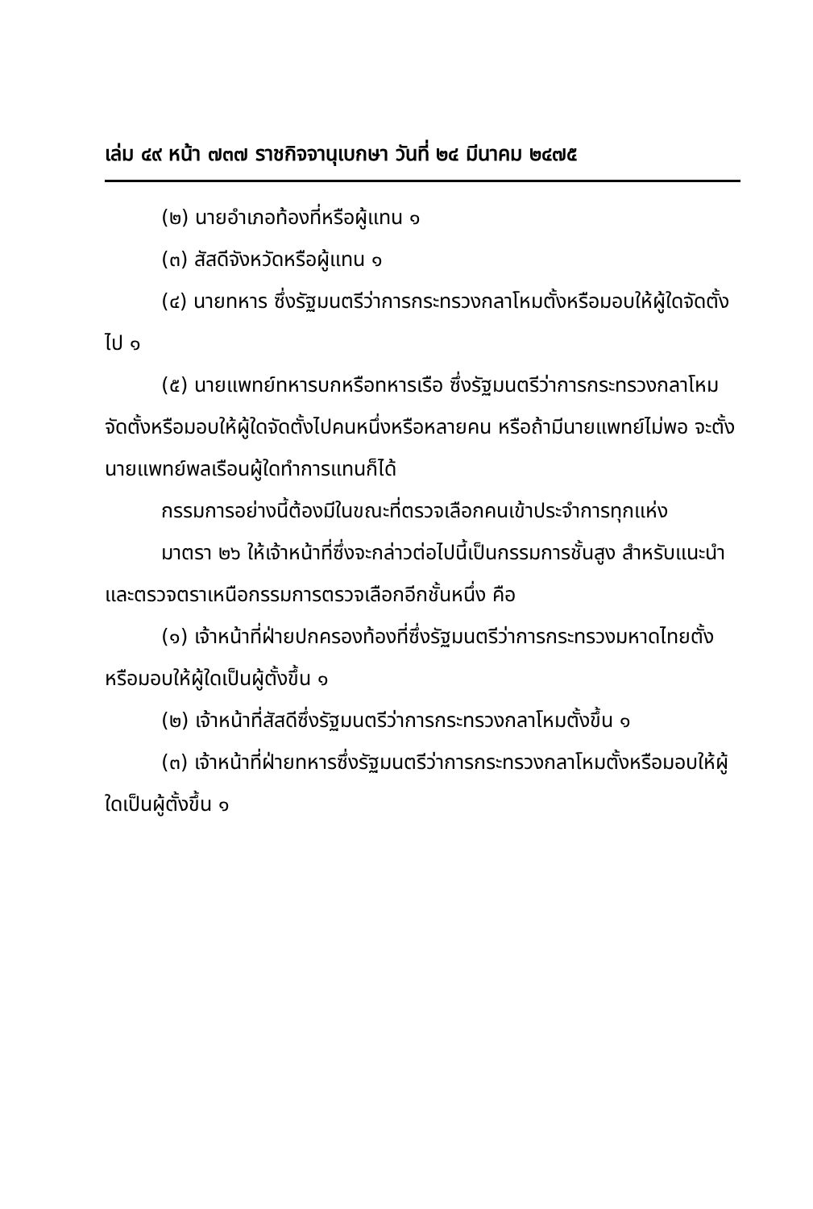เล่ม ๔๙ หน้า ๗๓๗ ราชกิจจานุเบกษา วันที่ ๒๔ มีนาคม ๒๔๗๕
(๒) นายอำเภอท้องที่หรือผู้แทน ๑
(๓) สัสดีจังหวัดหรือผู้แทน ๑
(๔) นายทหาร ซึ่งรัฐมนตรีว่าการกระทรวงกลาโหมตั้งหรือมอบให้ผู้ใดจัดตั้งไป ๑
(๕) นายแพทย์ทหารบกหรือทหารเรือ ซึ่งรัฐมนตรีว่าการกระทรวงกลาโหมจัดตั้งหรือมอบให้ผู้ใดจัดตั้งไปคนหนึ่งหรือหลายคน หรือถ้ามีนายแพทย์ไม่พอ จะตั้งนายแพทย์พลเรือนผู้ใดทำการแทนก็ได้
กรรมการอย่างนี้ต้องมีในขณะที่ตรวจเลือกคนเข้าประจำการทุกแห่ง
มาตรา ๒๖ ให้เจ้าหน้าที่ซึ่งจะกล่าวต่อไปนี้เป็นกรรมการชั้นสูง สำหรับแนะนำและตรวจตราเหนือกรรมการตรวจเลือกอีกชั้นหนึ่ง คือ
(๑) เจ้าหน้าที่ฝ่ายปกครองท้องที่ซึ่งรัฐมนตรีว่าการกระทรวงมหาดไทยตั้งหรือมอบให้ผู้ใดเป็นผู้ตั้งขึ้น ๑
(๒) เจ้าหน้าที่สัสดีซึ่งรัฐมนตรีว่าการกระทรวงกลาโหมตั้งขึ้น ๑
(๓) เจ้าหน้าที่ฝ่ายทหารซึ่งรัฐมนตรีว่าการกระทรวงกลาโหมตั้งหรือมอบให้ผู้ใดเป็นผู้ตั้งขึ้น ๑